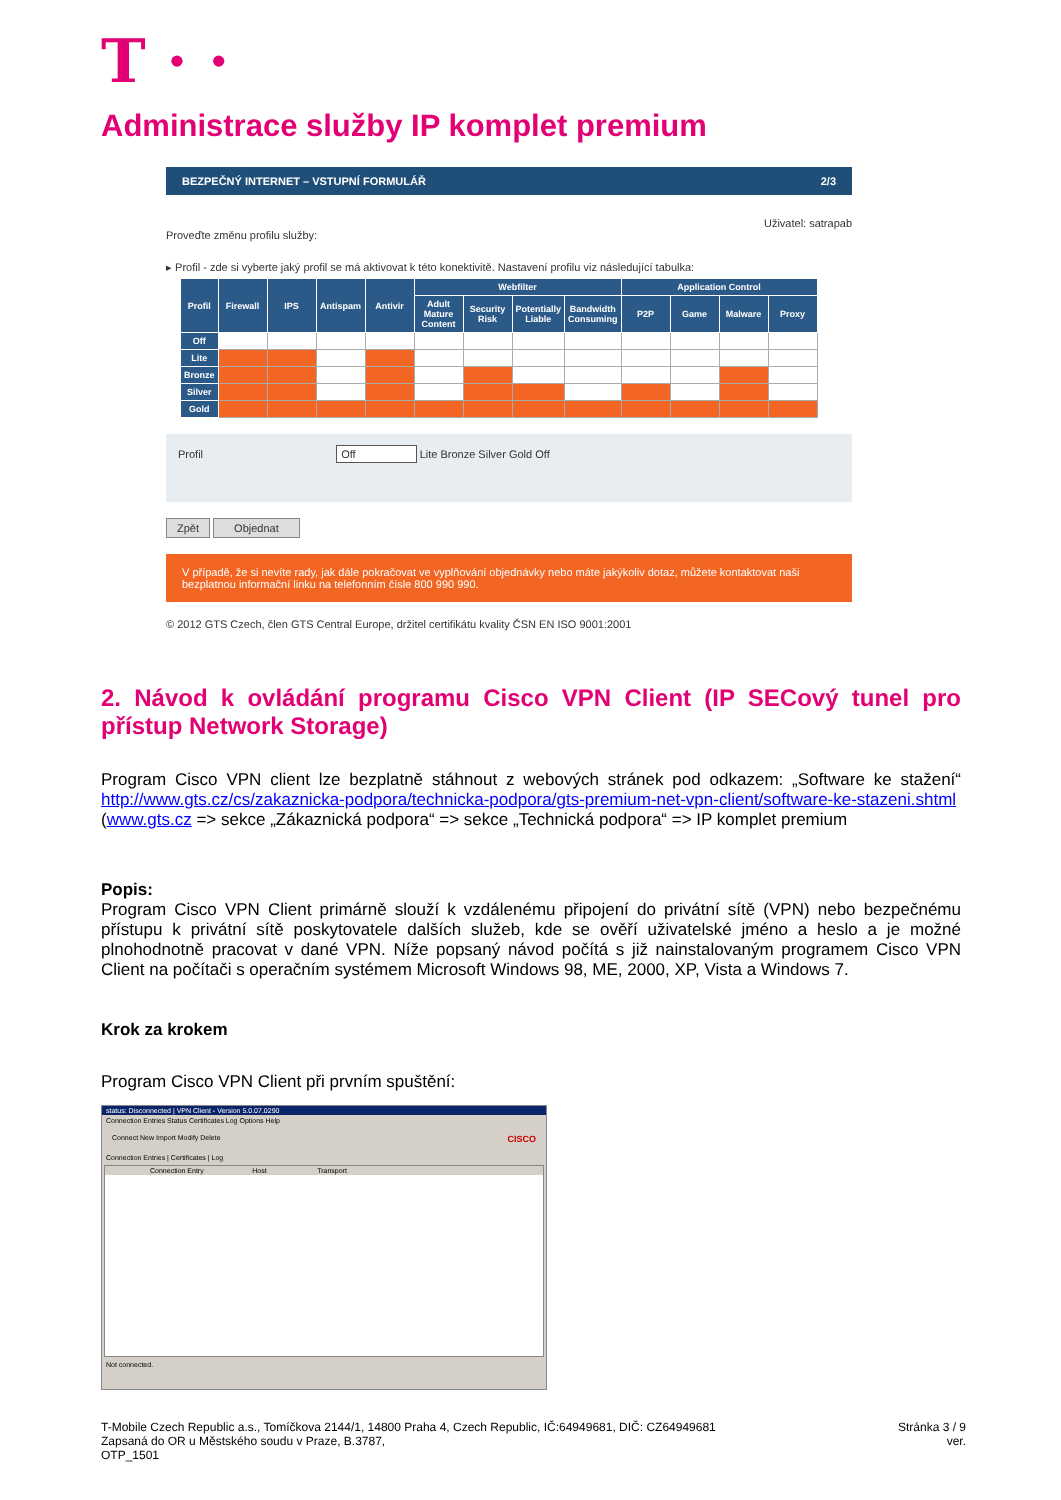T · ·
Administrace služby IP komplet premium
BEZPEČNÝ INTERNET – VSTUPNÍ FORMULÁŘ 2/3
Uživatel: satrapab
Proveďte změnu profilu služby:
▸ Profil - zde si vyberte jaký profil se má aktivovat k této konektivitě. Nastavení profilu viz následující tabulka:
| Profil | Firewall | IPS | Antispam | Antivir | Webfilter | | | | Application Control | | | |
| --- | --- | --- | --- | --- | --- | --- | --- | --- | --- | --- | --- | --- |
| | | | | | Adult Mature Content | Security Risk | Potentially Liable | Bandwidth Consuming | P2P | Game | Malware | Proxy |
| Off | | | | | | | | | | | | |
| Lite | | | | | | | | | | | | |
| Bronze | | | | | | | | | | | | |
| Silver | | | | | | | | | | | | |
| Gold | | | | | | | | | | | | |
Profil Off Lite Bronze Silver Gold Off
Zpět Objednat
V případě, že si nevíte rady, jak dále pokračovat ve vyplňování objednávky nebo máte jakýkoliv dotaz, můžete kontaktovat naši bezplatnou informační linku na telefonním čísle 800 990 990.
© 2012 GTS Czech, člen GTS Central Europe, držitel certifikátu kvality ČSN EN ISO 9001:2001
2. Návod k ovládání programu Cisco VPN Client (IP SECový tunel pro přístup Network Storage)
Program Cisco VPN client lze bezplatně stáhnout z webových stránek pod odkazem: „Software ke stažení“ http://www.gts.cz/cs/zakaznicka-podpora/technicka-podpora/gts-premium-net-vpn-client/software-ke-stazeni.shtml (www.gts.cz => sekce „Zákaznická podpora“ => sekce „Technická podpora“ => IP komplet premium
Popis:
Program Cisco VPN Client primárně slouží k vzdálenému připojení do privátní sítě (VPN) nebo bezpečnému přístupu k privátní sítě poskytovatele dalších služeb, kde se ověří uživatelské jméno a heslo a je možné plnohodnotně pracovat v dané VPN. Níže popsaný návod počítá s již nainstalovaným programem Cisco VPN Client na počítači s operačním systémem Microsoft Windows 98, ME, 2000, XP, Vista a Windows 7.
Krok za krokem
Program Cisco VPN Client při prvním spuštění:
status: Disconnected | VPN Client - Version 5.0.07.0290
Connection Entries Status Certificates Log Options Help
Connect New Import Modify Delete CISCO
Connection Entries | Certificates | Log
Connection Entry Host Transport
Not connected.
T-Mobile Czech Republic a.s., Tomíčkova 2144/1, 14800 Praha 4, Czech Republic, IČ:64949681, DIČ: CZ64949681
Zapsaná do OR u Městského soudu v Praze, B.3787,
OTP_1501
Stránka 3 / 9
ver.